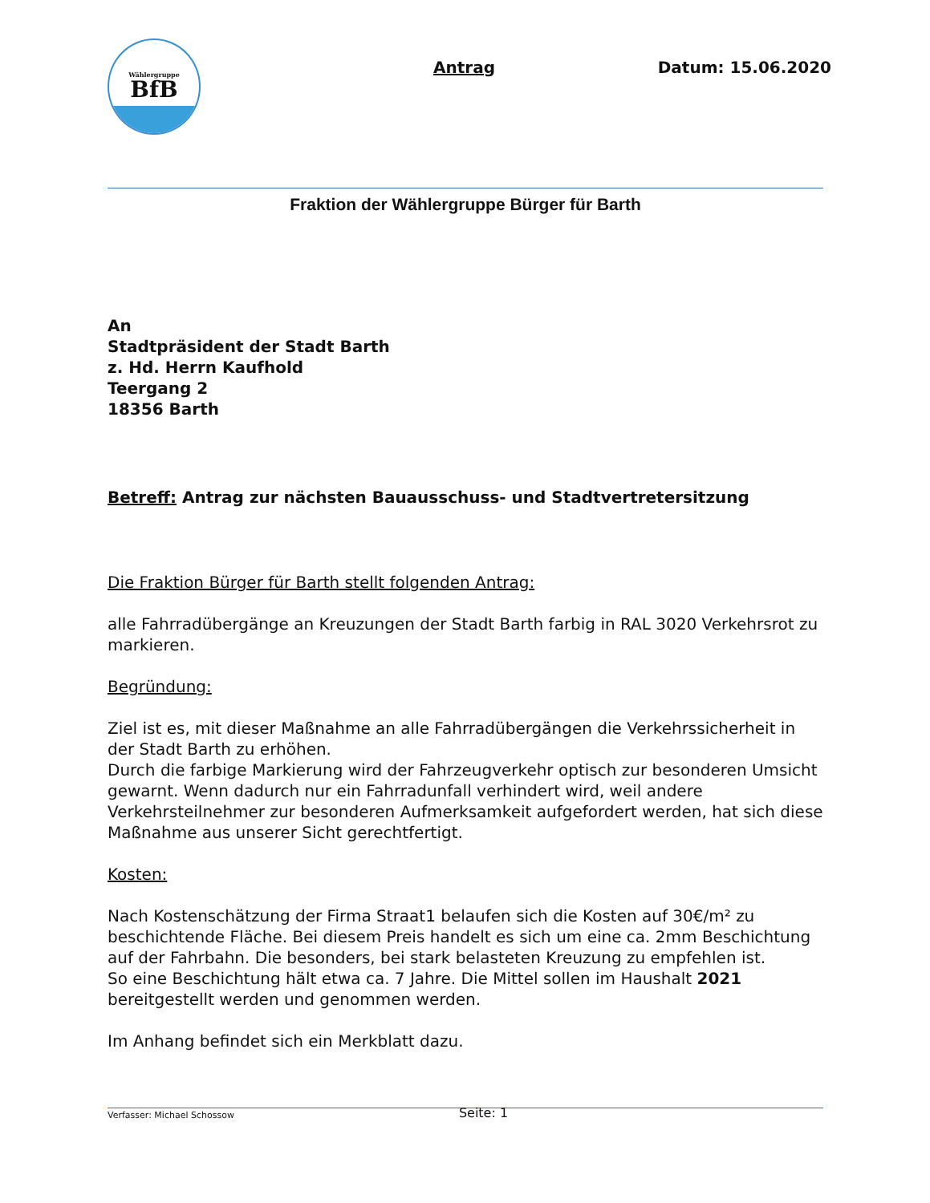Wählergruppe
BfB
Antrag Datum: 15.06.2020
Fraktion der Wählergruppe Bürger für Barth
An
Stadtpräsident der Stadt Barth
z. Hd. Herrn Kaufhold
Teergang 2
18356 Barth
Betreff: Antrag zur nächsten Bauausschuss- und Stadtvertretersitzung
Die Fraktion Bürger für Barth stellt folgenden Antrag:
alle Fahrradübergänge an Kreuzungen der Stadt Barth farbig in RAL 3020 Verkehrsrot zu markieren.
Begründung:
Ziel ist es, mit dieser Maßnahme an alle Fahrradübergängen die Verkehrssicherheit in der Stadt Barth zu erhöhen.
Durch die farbige Markierung wird der Fahrzeugverkehr optisch zur besonderen Umsicht gewarnt. Wenn dadurch nur ein Fahrradunfall verhindert wird, weil andere Verkehrsteilnehmer zur besonderen Aufmerksamkeit aufgefordert werden, hat sich diese Maßnahme aus unserer Sicht gerechtfertigt.
Kosten:
Nach Kostenschätzung der Firma Straat1 belaufen sich die Kosten auf 30€/m² zu beschichtende Fläche. Bei diesem Preis handelt es sich um eine ca. 2mm Beschichtung auf der Fahrbahn. Die besonders, bei stark belasteten Kreuzung zu empfehlen ist.
So eine Beschichtung hält etwa ca. 7 Jahre. Die Mittel sollen im Haushalt 2021 bereitgestellt werden und genommen werden.
Im Anhang befindet sich ein Merkblatt dazu.
Verfasser: Michael Schossow Seite: 1